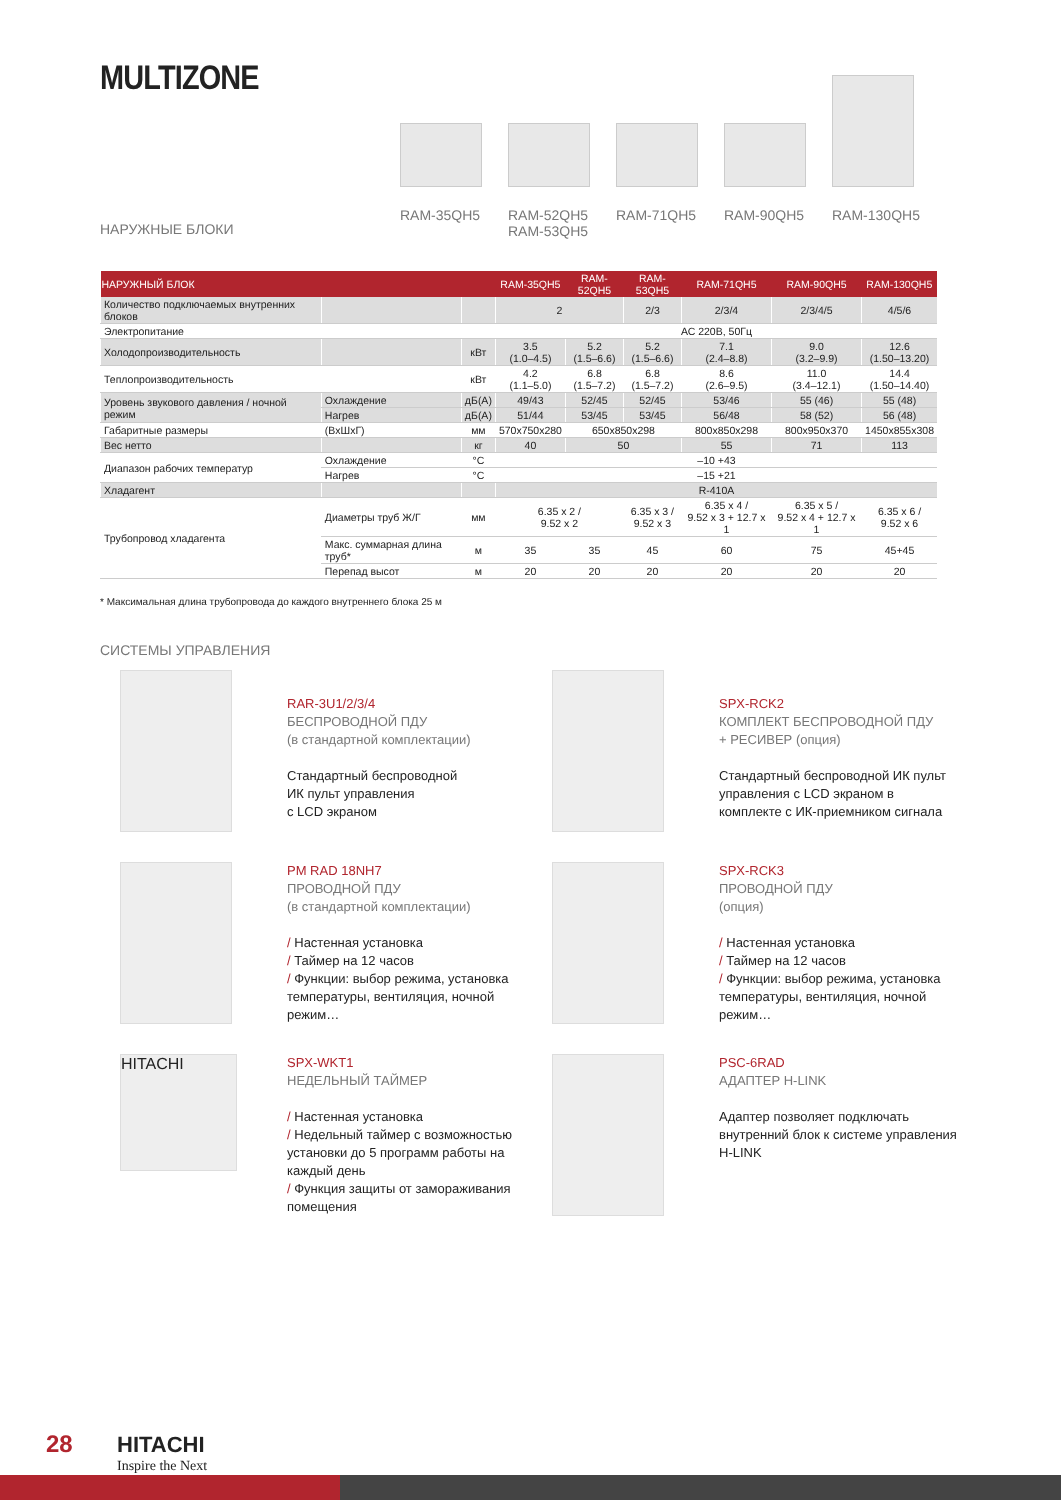MULTIZONE
НАРУЖНЫЕ БЛОКИ
RAM-35QH5
RAM-52QH5
RAM-53QH5
RAM-71QH5
RAM-90QH5
RAM-130QH5
| НАРУЖНЫЙ БЛОК | | | RAM-35QH5 | RAM-52QH5 | RAM-53QH5 | RAM-71QH5 | RAM-90QH5 | RAM-130QH5 |
| --- | --- | --- | --- | --- | --- | --- | --- | --- |
| Количество подключаемых внутренних блоков | | | 2 | | 2/3 | 2/3/4 | 2/3/4/5 | 4/5/6 |
| Электропитание | | | АС 220В, 50Гц | | | | | |
| Холодопроизводительность | | кВт | 3.5 (1.0–4.5) | 5.2 (1.5–6.6) | 5.2 (1.5–6.6) | 7.1 (2.4–8.8) | 9.0 (3.2–9.9) | 12.6 (1.50–13.20) |
| Теплопроизводительность | | кВт | 4.2 (1.1–5.0) | 6.8 (1.5–7.2) | 6.8 (1.5–7.2) | 8.6 (2.6–9.5) | 11.0 (3.4–12.1) | 14.4 (1.50–14.40) |
| Уровень звукового давления / ночной режим | Охлаждение | дБ(А) | 49/43 | 52/45 | 52/45 | 53/46 | 55 (46) | 55 (48) |
| | Нагрев | дБ(А) | 51/44 | 53/45 | 53/45 | 56/48 | 58 (52) | 56 (48) |
| Габаритные размеры | (ВxШxГ) | мм | 570x750x280 | 650x850x298 | | 800x850x298 | 800x950x370 | 1450x855x308 |
| Вес нетто | | кг | 40 | 50 | | 55 | 71 | 113 |
| Диапазон рабочих температур | Охлаждение | °С | –10 +43 | | | | | |
| | Нагрев | °С | –15 +21 | | | | | |
| Хладагент | | | R-410A | | | | | |
| Трубопровод хладагента | Диаметры труб Ж/Г | мм | 6.35 x 2 / 9.52 x 2 | | 6.35 x 3 / 9.52 x 3 | 6.35 x 4 / 9.52 x 3 + 12.7 x 1 | 6.35 x 5 / 9.52 x 4 + 12.7 x 1 | 6.35 x 6 / 9.52 x 6 |
| | Макс. суммарная длина труб* | м | 35 | 35 | 45 | 60 | 75 | 45+45 |
| | Перепад высот | м | 20 | 20 | 20 | 20 | 20 | 20 |
* Максимальная длина трубопровода до каждого внутреннего блока 25 м
СИСТЕМЫ УПРАВЛЕНИЯ
RAR-3U1/2/3/4
БЕСПРОВОДНОЙ ПДУ
(в стандартной комплектации)
Стандартный беспроводной
ИК пульт управления
с LCD экраном
SPX-RCK2
КОМПЛЕКТ БЕСПРОВОДНОЙ ПДУ
+ РЕСИВЕР (опция)
Стандартный беспроводной ИК пульт управления с LCD экраном в комплекте с ИК-приемником сигнала
PM RAD 18NH7
ПРОВОДНОЙ ПДУ
(в стандартной комплектации)
/ Настенная установка
/ Таймер на 12 часов
/ Функции: выбор режима, установка температуры, вентиляция, ночной режим…
SPX-RCK3
ПРОВОДНОЙ ПДУ
(опция)
/ Настенная установка
/ Таймер на 12 часов
/ Функции: выбор режима, установка температуры, вентиляция, ночной режим…
HITACHI
SPX-WKT1
НЕДЕЛЬНЫЙ ТАЙМЕР
/ Настенная установка
/ Недельный таймер с возможностью установки до 5 программ работы на каждый день
/ Функция защиты от замораживания помещения
PSC-6RAD
АДАПТЕР H-LINK
Адаптер позволяет подключать внутренний блок к системе управления H-LINK
28 HITACHI
Inspire the Next